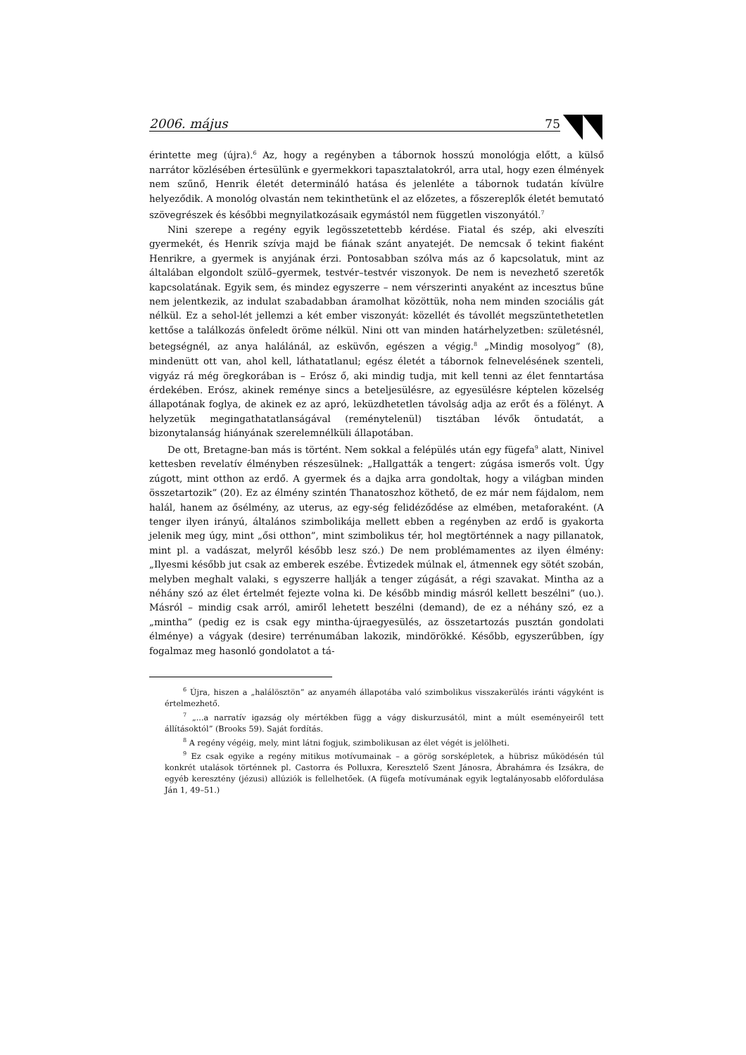2006. május 75
érintette meg (újra).<sup>6</sup> Az, hogy a regényben a tábornok hosszú monológja előtt, a külső narrátor közlésében értesülünk e gyermekkori tapasztalatokról, arra utal, hogy ezen élmények nem szűnő, Henrik életét determináló hatása és jelenléte a tábornok tudatán kívülre helyeződik. A monológ olvastán nem tekinthetünk el az előzetes, a főszereplők életét bemutató szövegrészek és későbbi megnyilatkozásaik egymástól nem független viszonyától.<sup>7</sup>
Nini szerepe a regény egyik legösszetettebb kérdése. Fiatal és szép, aki elveszíti gyermekét, és Henrik szívja majd be fiának szánt anyatejét. De nemcsak ő tekint fiaként Henrikre, a gyermek is anyjának érzi. Pontosabban szólva más az ő kapcsolatuk, mint az általában elgondolt szülő–gyermek, testvér–testvér viszonyok. De nem is nevezhető szeretők kapcsolatának. Egyik sem, és mindez egyszerre – nem vérszerinti anyaként az incesztus bűne nem jelentkezik, az indulat szabadabban áramolhat közöttük, noha nem minden szociális gát nélkül. Ez a sehol-lét jellemzi a két ember viszonyát: közellét és távollét megszüntethetetlen kettőse a találkozás önfeledt öröme nélkül. Nini ott van minden határhelyzetben: születésnél, betegségnél, az anya halálánál, az esküvőn, egészen a végig.<sup>8</sup> „Mindig mosolyog” (8), mindenütt ott van, ahol kell, láthatatlanul; egész életét a tábornok felnevelésének szenteli, vigyáz rá még öregkorában is – Erósz ő, aki mindig tudja, mit kell tenni az élet fenntartása érdekében. Erósz, akinek reménye sincs a beteljesülésre, az egyesülésre képtelen közelség állapotának foglya, de akinek ez az apró, leküzdhetetlen távolság adja az erőt és a fölényt. A helyzetük megingathatatlanságával (reménytelenül) tisztában lévők öntudatát, a bizonytalanság hiányának szerelemnélküli állapotában.
De ott, Bretagne-ban más is történt. Nem sokkal a felépülés után egy fügefa<sup>9</sup> alatt, Ninivel kettesben revelatív élményben részesülnek: „Hallgatták a tengert: zúgása ismerős volt. Úgy zúgott, mint otthon az erdő. A gyermek és a dajka arra gondoltak, hogy a világban minden összetartozik” (20). Ez az élmény szintén Thanatoszhoz köthető, de ez már nem fájdalom, nem halál, hanem az ősélmény, az uterus, az egy-ség felidéződése az elmében, metaforaként. (A tenger ilyen irányú, általános szimbolikája mellett ebben a regényben az erdő is gyakorta jelenik meg úgy, mint „ősi otthon”, mint szimbolikus tér, hol megtörténnek a nagy pillanatok, mint pl. a vadászat, melyről később lesz szó.) De nem problémamentes az ilyen élmény: „Ilyesmi később jut csak az emberek eszébe. Évtizedek múlnak el, átmennek egy sötét szobán, melyben meghalt valaki, s egyszerre hallják a tenger zúgását, a régi szavakat. Mintha az a néhány szó az élet értelmét fejezte volna ki. De később mindig másról kellett beszélni” (uo.). Másról – mindig csak arról, amiről lehetett beszélni (demand), de ez a néhány szó, ez a „mintha” (pedig ez is csak egy mintha-újraegyesülés, az összetartozás pusztán gondolati élménye) a vágyak (desire) terrénumában lakozik, mindörökké. Később, egyszerűbben, így fogalmaz meg hasonló gondolatot a tá-
<sup>6</sup> Újra, hiszen a „halálösztön” az anyaméh állapotába való szimbolikus visszakerülés iránti vágyként is értelmezhető.
<sup>7</sup> „...a narratív igazság oly mértékben függ a vágy diskurzusától, mint a múlt eseményeiről tett állításoktól” (Brooks 59). Saját fordítás.
<sup>8</sup> A regény végéig, mely, mint látni fogjuk, szimbolikusan az élet végét is jelölheti.
<sup>9</sup> Ez csak egyike a regény mitikus motívumainak – a görög sorsképletek, a hübrisz működésén túl konkrét utalások történnek pl. Castorra és Polluxra, Keresztelő Szent Jánosra, Ábrahámra és Izsákra, de egyéb keresztény (jézusi) allúziók is fellelhetőek. (A fügefa motívumának egyik legtalányosabb előfordulása Ján 1, 49–51.)